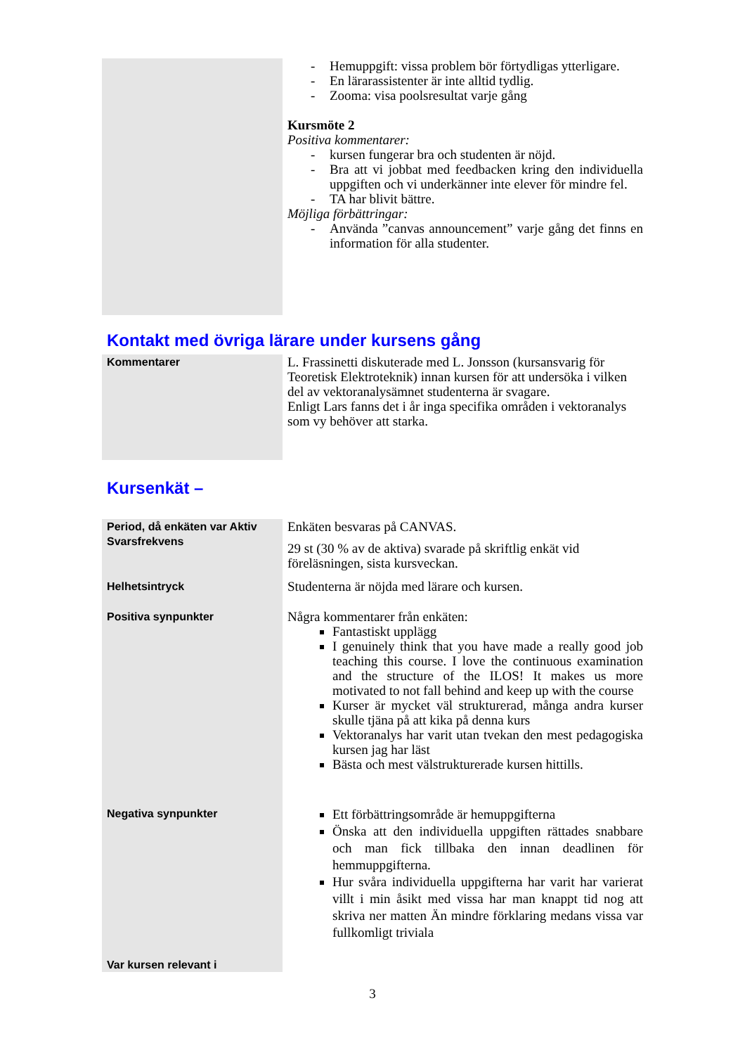| | - Hemuppgift: vissa problem bör förtydligas ytterligare. - En lärarassistenter är inte alltid tydlig. - Zooma: visa poolsresultat varje gång Kursmöte 2 Positiva kommentarer: - kursen fungerar bra och studenten är nöjd. - Bra att vi jobbat med feedbacken kring den individuella uppgiften och vi underkänner inte elever för mindre fel. - TA har blivit bättre. Möjliga förbättringar: - Använda ”canvas announcement” varje gång det finns en information för alla studenter. |
Kontakt med övriga lärare under kursens gång
| Kommentarer | L. Frassinetti diskuterade med L. Jonsson (kursansvarig för Teoretisk Elektroteknik) innan kursen för att undersöka i vilken del av vektoranalysämnet studenterna är svagare. Enligt Lars fanns det i år inga specifika områden i vektoranalys som vy behöver att starka. |
Kursenkät –
| Period, då enkäten var Aktiv | Enkäten besvaras på CANVAS. |
| Svarsfrekvens | 29 st (30 % av de aktiva) svarade på skriftlig enkät vid föreläsningen, sista kursveckan. |
| Helhetsintryck | Studenterna är nöjda med lärare och kursen. |
| Positiva synpunkter | Några kommentarer från enkäten: Fantastiskt upplägg I genuinely think that you have made a really good job teaching this course. I love the continuous examination and the structure of the ILOS! It makes us more motivated to not fall behind and keep up with the course Kurser är mycket väl strukturerad, många andra kurser skulle tjäna på att kika på denna kurs Vektoranalys har varit utan tvekan den mest pedagogiska kursen jag har läst Bästa och mest välstrukturerade kursen hittills. |
| Negativa synpunkter | Ett förbättringsområde är hemuppgifterna Önska att den individuella uppgiften rättades snabbare och man fick tillbaka den innan deadlinen för hemmuppgifterna. Hur svåra individuella uppgifterna har varit har varierat villt i min åsikt med vissa har man knappt tid nog att skriva ner matten Än mindre förklaring medans vissa var fullkomligt triviala |
| Var kursen relevant i | |
3